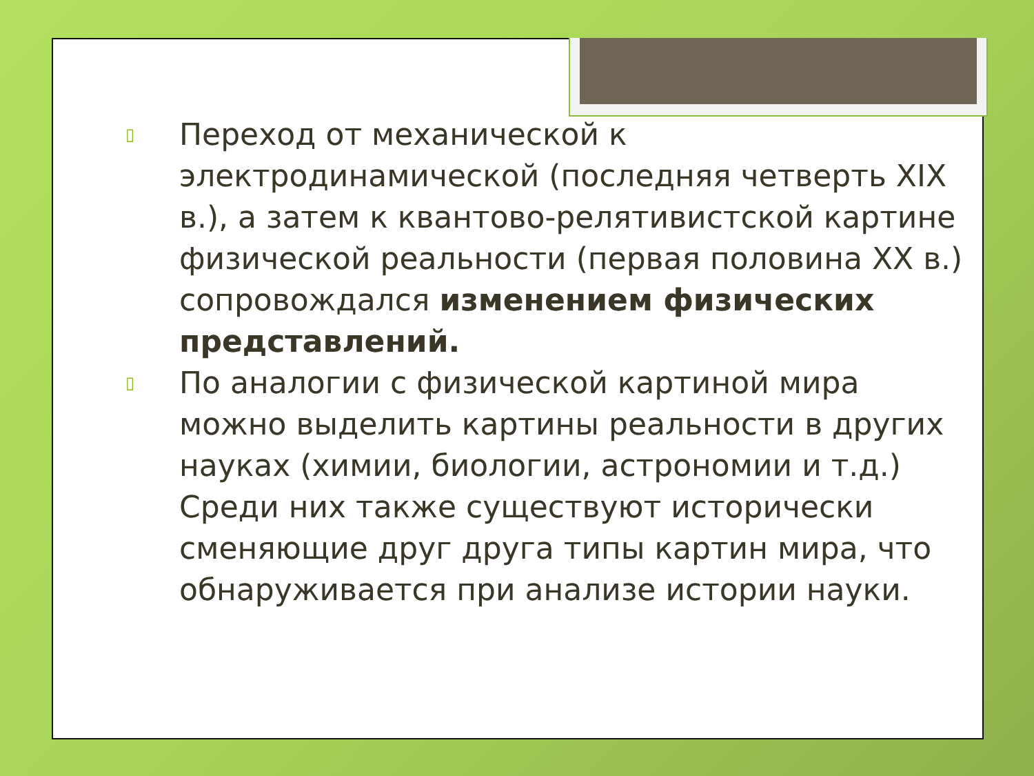▯ Переход от механической к электродинамической (последняя четверть XIX в.), а затем к квантово-релятивистской картине физической реальности (первая половина XX в.) сопровождался изменением физических представлений.
▯ По аналогии с физической картиной мира можно выделить картины реальности в других науках (химии, биологии, астрономии и т.д.) Среди них также существуют исторически сменяющие друг друга типы картин мира, что обнаруживается при анализе истории науки.